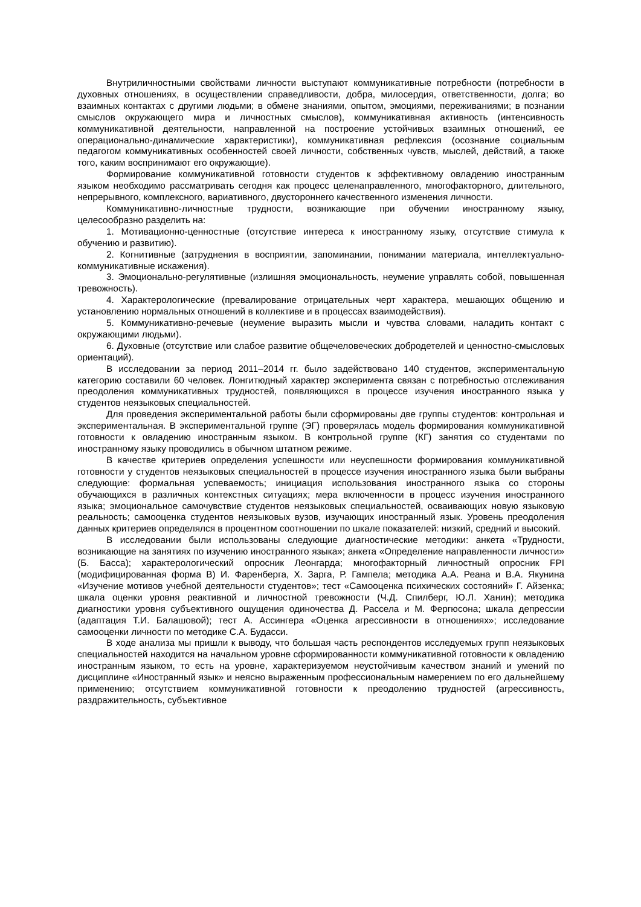Внутриличностными свойствами личности выступают коммуникативные потребности (потребности в духовных отношениях, в осуществлении справедливости, добра, милосердия, ответственности, долга; во взаимных контактах с другими людьми; в обмене знаниями, опытом, эмоциями, переживаниями; в познании смыслов окружающего мира и личностных смыслов), коммуникативная активность (интенсивность коммуникативной деятельности, направленной на построение устойчивых взаимных отношений, ее операционально-динамические характеристики), коммуникативная рефлексия (осознание социальным педагогом коммуникативных особенностей своей личности, собственных чувств, мыслей, действий, а также того, каким воспринимают его окружающие).
Формирование коммуникативной готовности студентов к эффективному овладению иностранным языком необходимо рассматривать сегодня как процесс целенаправленного, многофакторного, длительного, непрерывного, комплексного, вариативного, двустороннего качественного изменения личности.
Коммуникативно-личностные трудности, возникающие при обучении иностранному языку, целесообразно разделить на:
1. Мотивационно-ценностные (отсутствие интереса к иностранному языку, отсутствие стимула к обучению и развитию).
2. Когнитивные (затруднения в восприятии, запоминании, понимании материала, интеллектуально-коммуникативные искажения).
3. Эмоционально-регулятивные (излишняя эмоциональность, неумение управлять собой, повышенная тревожность).
4. Характерологические (превалирование отрицательных черт характера, мешающих общению и установлению нормальных отношений в коллективе и в процессах взаимодействия).
5. Коммуникативно-речевые (неумение выразить мысли и чувства словами, наладить контакт с окружающими людьми).
6. Духовные (отсутствие или слабое развитие общечеловеческих добродетелей и ценностно-смысловых ориентаций).
В исследовании за период 2011–2014 гг. было задействовано 140 студентов, экспериментальную категорию составили 60 человек. Лонгитюдный характер эксперимента связан с потребностью отслеживания преодоления коммуникативных трудностей, появляющихся в процессе изучения иностранного языка у студентов неязыковых специальностей.
Для проведения экспериментальной работы были сформированы две группы студентов: контрольная и экспериментальная. В экспериментальной группе (ЭГ) проверялась модель формирования коммуникативной готовности к овладению иностранным языком. В контрольной группе (КГ) занятия со студентами по иностранному языку проводились в обычном штатном режиме.
В качестве критериев определения успешности или неуспешности формирования коммуникативной готовности у студентов неязыковых специальностей в процессе изучения иностранного языка были выбраны следующие: формальная успеваемость; инициация использования иностранного языка со стороны обучающихся в различных контекстных ситуациях; мера включенности в процесс изучения иностранного языка; эмоциональное самочувствие студентов неязыковых специальностей, осваивающих новую языковую реальность; самооценка студентов неязыковых вузов, изучающих иностранный язык. Уровень преодоления данных критериев определялся в процентном соотношении по шкале показателей: низкий, средний и высокий.
В исследовании были использованы следующие диагностические методики: анкета «Трудности, возникающие на занятиях по изучению иностранного языка»; анкета «Определение направленности личности» (Б. Басса); характерологический опросник Леонгарда; многофакторный личностный опросник FPI (модифицированная форма В) И. Фаренберга, Х. Зарга, Р. Гампела; методика А.А. Реана и В.А. Якунина «Изучение мотивов учебной деятельности студентов»; тест «Самооценка психических состояний» Г. Айзенка; шкала оценки уровня реактивной и личностной тревожности (Ч.Д. Спилберг, Ю.Л. Ханин); методика диагностики уровня субъективного ощущения одиночества Д. Рассела и М. Фергюсона; шкала депрессии (адаптация Т.И. Балашовой); тест А. Ассингера «Оценка агрессивности в отношениях»; исследование самооценки личности по методике С.А. Будасси.
В ходе анализа мы пришли к выводу, что большая часть респондентов исследуемых групп неязыковых специальностей находится на начальном уровне сформированности коммуникативной готовности к овладению иностранным языком, то есть на уровне, характеризуемом неустойчивым качеством знаний и умений по дисциплине «Иностранный язык» и неясно выраженным профессиональным намерением по его дальнейшему применению; отсутствием коммуникативной готовности к преодолению трудностей (агрессивность, раздражительность, субъективное